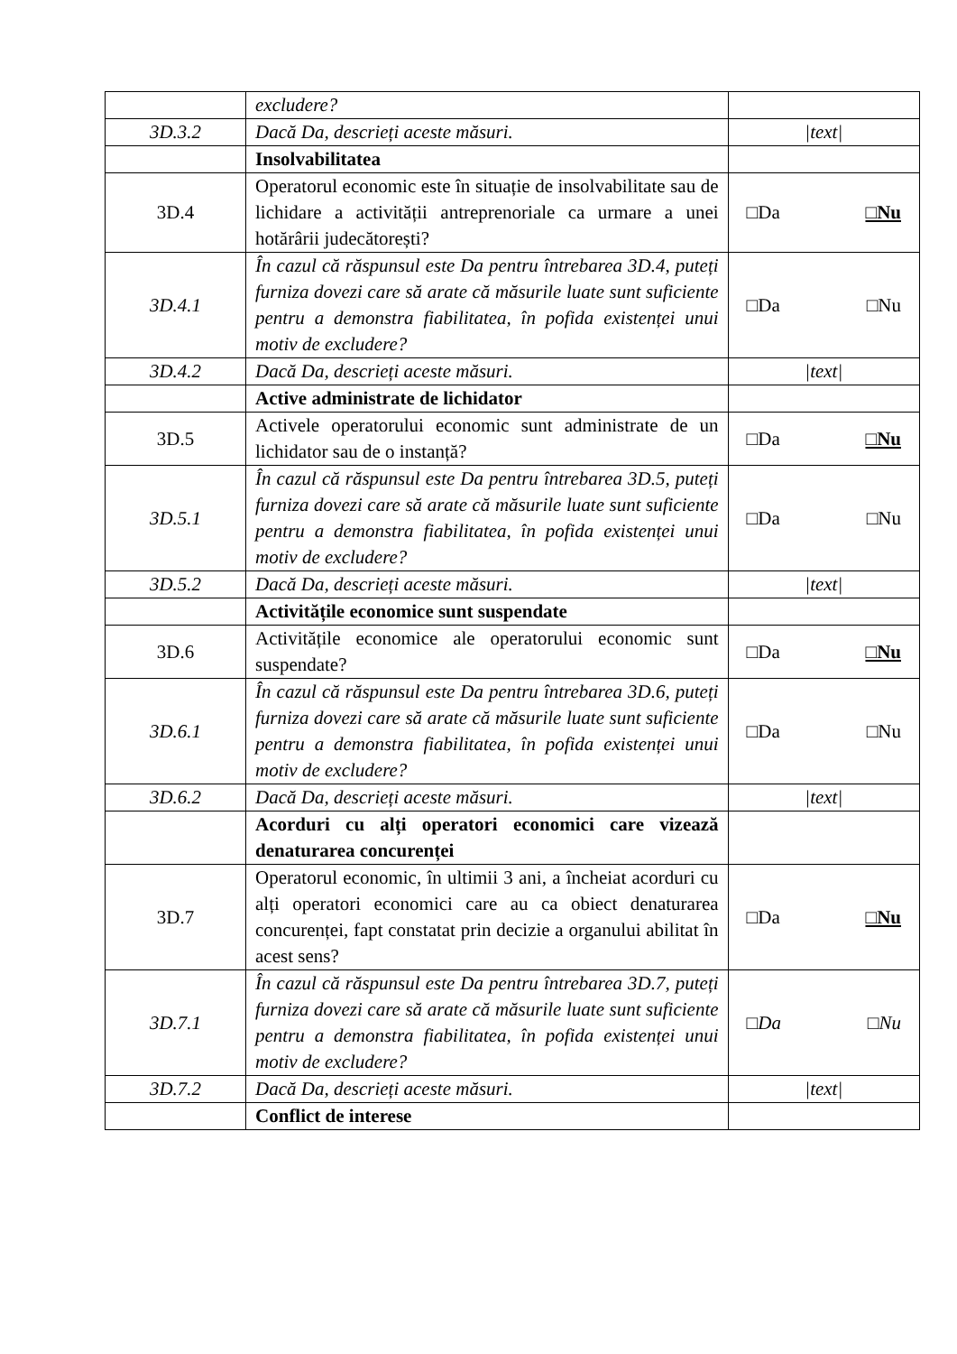| | excludere? | |
| 3D.3.2 | Dacă Da, descrieți aceste măsuri. | /text/ |
| | Insolvabilitatea | |
| 3D.4 | Operatorul economic este în situație de insolvabilitate sau de lichidare a activității antreprenoriale ca urmare a unei hotărârii judecătorești? | □Da □Nu |
| 3D.4.1 | În cazul că răspunsul este Da pentru întrebarea 3D.4, puteți furniza dovezi care să arate că măsurile luate sunt suficiente pentru a demonstra fiabilitatea, în pofida existenței unui motiv de excludere? | □Da □Nu |
| 3D.4.2 | Dacă Da, descrieți aceste măsuri. | /text/ |
| | Active administrate de lichidator | |
| 3D.5 | Activele operatorului economic sunt administrate de un lichidator sau de o instanță? | □Da □Nu |
| 3D.5.1 | În cazul că răspunsul este Da pentru întrebarea 3D.5, puteți furniza dovezi care să arate că măsurile luate sunt suficiente pentru a demonstra fiabilitatea, în pofida existenței unui motiv de excludere? | □Da □Nu |
| 3D.5.2 | Dacă Da, descrieți aceste măsuri. | /text/ |
| | Activitățile economice sunt suspendate | |
| 3D.6 | Activitățile economice ale operatorului economic sunt suspendate? | □Da □Nu |
| 3D.6.1 | În cazul că răspunsul este Da pentru întrebarea 3D.6, puteți furniza dovezi care să arate că măsurile luate sunt suficiente pentru a demonstra fiabilitatea, în pofida existenței unui motiv de excludere? | □Da □Nu |
| 3D.6.2 | Dacă Da, descrieți aceste măsuri. | /text/ |
| | Acorduri cu alți operatori economici care vizează denaturarea concurenței | |
| 3D.7 | Operatorul economic, în ultimii 3 ani, a încheiat acorduri cu alți operatori economici care au ca obiect denaturarea concurenței, fapt constatat prin decizie a organului abilitat în acest sens? | □Da □Nu |
| 3D.7.1 | În cazul că răspunsul este Da pentru întrebarea 3D.7, puteți furniza dovezi care să arate că măsurile luate sunt suficiente pentru a demonstra fiabilitatea, în pofida existenței unui motiv de excludere? | □Da □Nu |
| 3D.7.2 | Dacă Da, descrieți aceste măsuri. | /text/ |
| | Conflict de interese | |